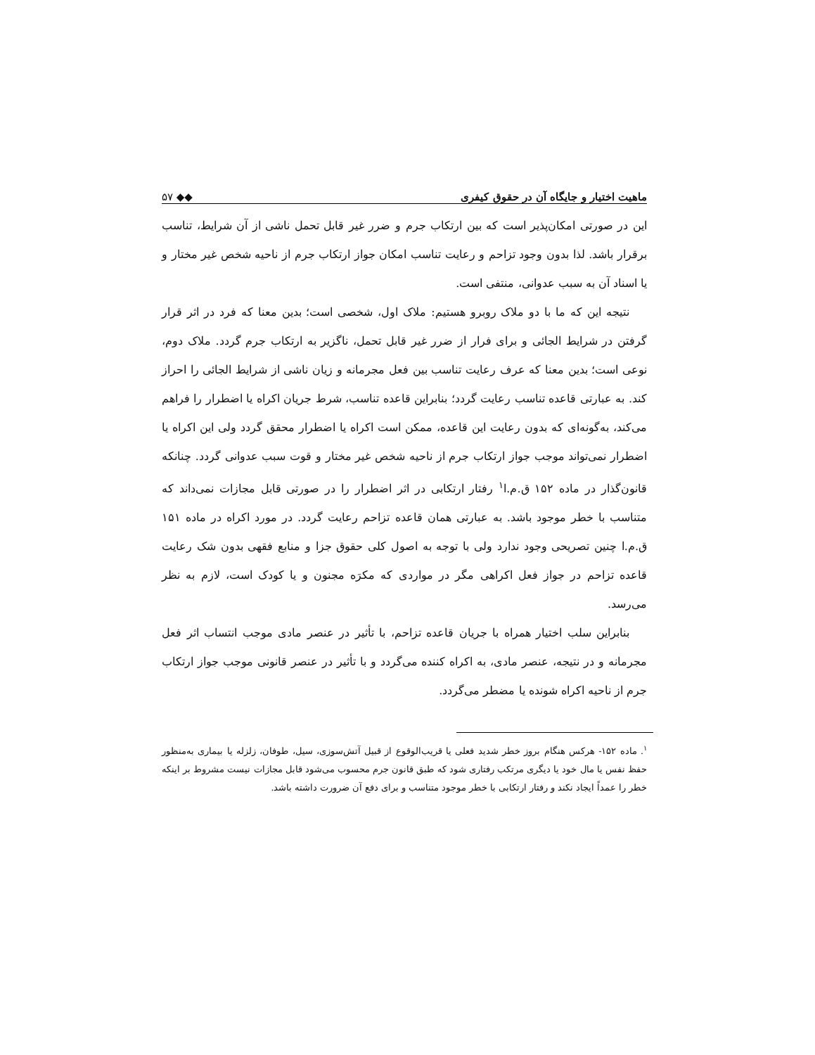ماهیت اختیار و جایگاه آن در حقوق کیفری ◆◆ ۵۷
این در صورتی امکان‌پذیر است که بین ارتکاب جرم و ضرر غیر قابل تحمل ناشی از آن شرایط، تناسب برقرار باشد. لذا بدون وجود تزاحم و رعایت تناسب امکان جواز ارتکاب جرم از ناحیه شخص غیر مختار و یا اسناد آن به سبب عدوانی، منتفی است.
نتیجه این که ما با دو ملاک روبرو هستیم: ملاک اول، شخصی است؛ بدین معنا که فرد در اثر قرار گرفتن در شرایط الجائی و برای فرار از ضرر غیر قابل تحمل، ناگزیر به ارتکاب جرم گردد. ملاک دوم، نوعی است؛ بدین معنا که عرف رعایت تناسب بین فعل مجرمانه و زیان ناشی از شرایط الجائی را احراز کند. به عبارتی قاعده تناسب رعایت گردد؛ بنابراین قاعده تناسب، شرط جریان اکراه یا اضطرار را فراهم می‌کند، به‌گونه‌ای که بدون رعایت این قاعده، ممکن است اکراه یا اضطرار محقق گردد ولی این اکراه یا اضطرار نمی‌تواند موجب جواز ارتکاب جرم از ناحیه شخص غیر مختار و قوت سبب عدوانی گردد. چنانکه قانون‌گذار در ماده ۱۵۲ ق.م.ا<sup>۱</sup> رفتار ارتکابی در اثر اضطرار را در صورتی قابل مجازات نمی‌داند که متناسب با خطر موجود باشد. به عبارتی همان قاعده تزاحم رعایت گردد. در مورد اکراه در ماده ۱۵۱ ق.م.ا چنین تصریحی وجود ندارد ولی با توجه به اصول کلی حقوق جزا و منابع فقهی بدون شک رعایت قاعده تزاحم در جواز فعل اکراهی مگر در مواردی که مکرَه مجنون و یا کودک است، لازم به نظر می‌رسد.
بنابراین سلب اختیار همراه با جریان قاعده تزاحم، با تأثیر در عنصر مادی موجب انتساب اثر فعل مجرمانه و در نتیجه، عنصر مادی، به اکراه کننده می‌گردد و با تأثیر در عنصر قانونی موجب جواز ارتکاب جرم از ناحیه اکراه شونده یا مضطر می‌گردد.
<sup>۱</sup>. ماده ۱۵۲- هرکس هنگام بروز خطر شدید فعلی یا قریب‌الوقوع از قبیل آتش‌سوزی، سیل، طوفان، زلزله یا بیماری به‌منظور حفظ نفس یا مال خود یا دیگری مرتکب رفتاری شود که طبق قانون جرم محسوب می‌شود قابل مجازات نیست مشروط بر اینکه خطر را عمداً ایجاد نکند و رفتار ارتکابی با خطر موجود متناسب و برای دفع آن ضرورت داشته باشد.